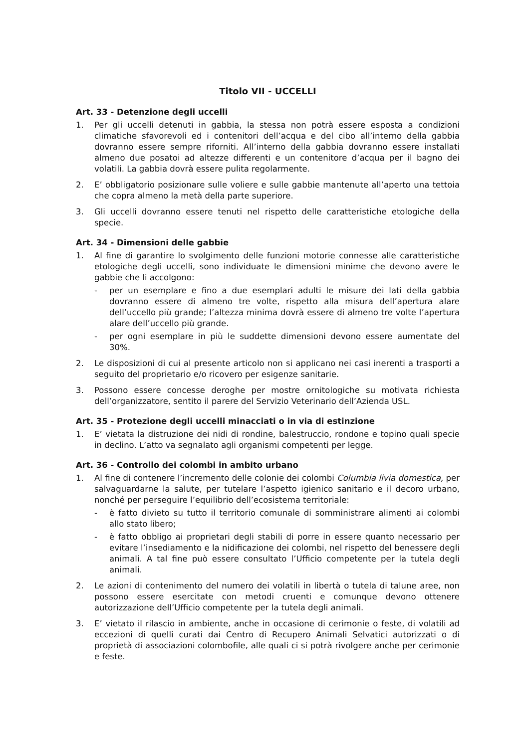Titolo VII - UCCELLI
Art. 33 - Detenzione degli uccelli
1. Per gli uccelli detenuti in gabbia, la stessa non potrà essere esposta a condizioni climatiche sfavorevoli ed i contenitori dell’acqua e del cibo all’interno della gabbia dovranno essere sempre riforniti. All’interno della gabbia dovranno essere installati almeno due posatoi ad altezze differenti e un contenitore d’acqua per il bagno dei volatili. La gabbia dovrà essere pulita regolarmente.
2. E’ obbligatorio posizionare sulle voliere e sulle gabbie mantenute all’aperto una tettoia che copra almeno la metà della parte superiore.
3. Gli uccelli dovranno essere tenuti nel rispetto delle caratteristiche etologiche della specie.
Art. 34 - Dimensioni delle gabbie
1. Al fine di garantire lo svolgimento delle funzioni motorie connesse alle caratteristiche etologiche degli uccelli, sono individuate le dimensioni minime che devono avere le gabbie che li accolgono:
- per un esemplare e fino a due esemplari adulti le misure dei lati della gabbia dovranno essere di almeno tre volte, rispetto alla misura dell’apertura alare dell’uccello più grande; l’altezza minima dovrà essere di almeno tre volte l’apertura alare dell’uccello più grande.
- per ogni esemplare in più le suddette dimensioni devono essere aumentate del 30%.
2. Le disposizioni di cui al presente articolo non si applicano nei casi inerenti a trasporti a seguito del proprietario e/o ricovero per esigenze sanitarie.
3. Possono essere concesse deroghe per mostre ornitologiche su motivata richiesta dell’organizzatore, sentito il parere del Servizio Veterinario dell’Azienda USL.
Art. 35 - Protezione degli uccelli minacciati o in via di estinzione
1. E’ vietata la distruzione dei nidi di rondine, balestruccio, rondone e topino quali specie in declino. L’atto va segnalato agli organismi competenti per legge.
Art. 36 - Controllo dei colombi in ambito urbano
1. Al fine di contenere l’incremento delle colonie dei colombi Columbia livia domestica, per salvaguardarne la salute, per tutelare l’aspetto igienico sanitario e il decoro urbano, nonché per perseguire l’equilibrio dell’ecosistema territoriale:
- è fatto divieto su tutto il territorio comunale di somministrare alimenti ai colombi allo stato libero;
- è fatto obbligo ai proprietari degli stabili di porre in essere quanto necessario per evitare l’insediamento e la nidificazione dei colombi, nel rispetto del benessere degli animali. A tal fine può essere consultato l’Ufficio competente per la tutela degli animali.
2. Le azioni di contenimento del numero dei volatili in libertà o tutela di talune aree, non possono essere esercitate con metodi cruenti e comunque devono ottenere autorizzazione dell’Ufficio competente per la tutela degli animali.
3. E’ vietato il rilascio in ambiente, anche in occasione di cerimonie o feste, di volatili ad eccezioni di quelli curati dai Centro di Recupero Animali Selvatici autorizzati o di proprietà di associazioni colombofile, alle quali ci si potrà rivolgere anche per cerimonie e feste.